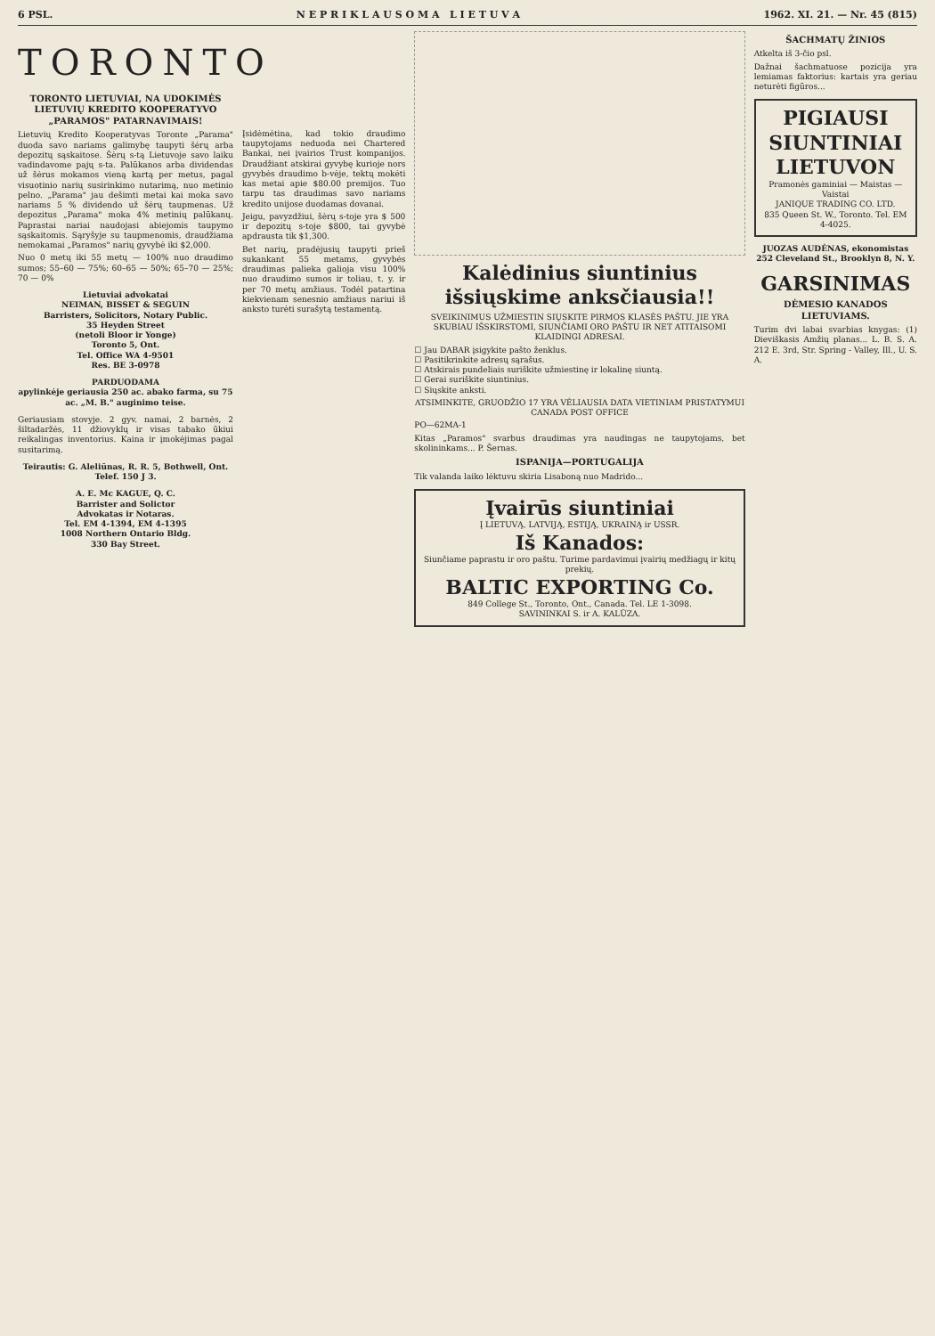6 PSL. N E P R I K L A U S O M A L I E T U V A 1962. XI. 21. — Nr. 45 (815)
TORONTO
TORONTO LIETUVIAI, NA UDOKIMĖS LIETUVIŲ KREDITO KOOPERATYVO „PARAMOS" PATARNAVIMAIS!
Lietuvių Kredito Kooperatyvas Toronte „Parama" duoda savo nariams galimybę taupyti šėrų arba depozitų sąskaitose. Šėrų s-tą Lietuvoje savo laiku vadindavome pajų s-ta. Palūkanos arba dividendas už šėrus mokamos vieną kartą per metus, pagal visuotinio narių susirinkimo nutarimą, nuo metinio pelno. „Parama" jau dešimti metai kai moka savo nariams 5 % dividendo už šėrų taupmenas. Už depozitus „Parama" moka 4% metinių palūkanų. Paprastai nariai naudojasi abiejomis taupymo sąskaitomis. Sąryšyje su taupmenomis, draudžiama nemokamai „Paramos" narių gyvybė iki $2,000.
Nuo 0 metų iki 55 metų — 100% nuo draudimo sumos; 55–60 — 75%; 60–65 — 50%; 65–70 — 25%; 70 — 0%
Lietuviai advokatai
NEIMAN, BISSET & SEGUIN
Barristers, Solicitors, Notary Public.
35 Heyden Street
(netoli Bloor ir Yonge)
Toronto 5, Ont.
Tel. Office WA 4-9501
Res. BE 3-0978
PARDUODAMA
apylinkėje geriausia 250 ac. abako farma, su 75 ac. „M. B." auginimo teise.
Geriausiam stovyje. 2 gyv. namai, 2 barnės, 2 šiltadaržės, 11 džiovyklų ir visas tabako ūkiui reikalingas inventorius. Kaina ir įmokėjimas pagal susitarimą.
Teirautis: G. Aleliūnas, R. R. 5, Bothwell, Ont. Telef. 150 J 3.
A. E. Mc KAGUE, Q. C.
Barrister and Solictor
Advokatas ir Notaras.
Tel. EM 4-1394, EM 4-1395
1008 Northern Ontario Bldg.
330 Bay Street.
Įsidėmėtina, kad tokio draudimo taupytojams neduoda nei Chartered Bankai, nei įvairios Trust kompanijos. Draudžiant atskirai gyvybę kurioje nors gyvybės draudimo b-vėje, tektų mokėti kas metai apie $80.00 premijos. Tuo tarpu tas draudimas savo nariams kredito unijose duodamas dovanai.
Jeigu, pavyzdžiui, šėrų s-toje yra $ 500 ir depozitų s-toje $800, tai gyvybė apdrausta tik $1,300.
Bet narių, pradėjusių taupyti prieš sukankant 55 metams, gyvybės draudimas palieka galioja visu 100% nuo draudimo sumos ir toliau, t. y. ir per 70 metų amžiaus. Todėl patartina kiekvienam senesnio amžiaus nariui iš anksto turėti surašytą testamentą.
Kalėdinius siuntinius išsiųskime anksčiausia!!
SVEIKINIMUS UŽMIESTIN SIŲSKITE PIRMOS KLASĖS PAŠTU. JIE YRA SKUBIAU IŠSKIRSTOMI, SIUNČIAMI ORO PAŠTU IR NET ATITAISOMI KLAIDINGI ADRESAI.
☐ Jau DABAR įsigykite pašto ženklus.
☐ Pasitikrinkite adresų sąrašus.
☐ Atskirais pundeliais suriškite užmiestinę ir lokalinę siuntą.
☐ Gerai suriškite siuntinius.
☐ Siųskite anksti.
ATSIMINKITE, GRUODŽIO 17 YRA VĖLIAUSIA DATA VIETINIAM PRISTATYMUI
CANADA POST OFFICE
PO—62MA-1
Kitas „Paramos" svarbus draudimas yra naudingas ne taupytojams, bet skolininkams... P. Šernas.
ISPANIJA—PORTUGALIJA
Tik valanda laiko lėktuvu skiria Lisaboną nuo Madrido...
Įvairūs siuntiniai
Į LIETUVĄ, LATVIJĄ, ESTIJĄ, UKRAINĄ ir USSR.
Iš Kanados:
Siunčiame paprastu ir oro paštu. Turime pardavimui įvairių medžiagų ir kitų prekių.
BALTIC EXPORTING Co.
849 College St., Toronto, Ont., Canada. Tel. LE 1-3098.
SAVININKAI S. ir A. KALŪZA.
ŠACHMATŲ ŽINIOS
Atkelta iš 3-čio psl.
Dažnai šachmatuose pozicija yra lemiamas faktorius: kartais yra geriau neturėti figūros...
PIGIAUSI SIUNTINIAI LIETUVON
Pramonės gaminiai — Maistas — Vaistai
JANIQUE TRADING CO. LTD.
835 Queen St. W., Toronto. Tel. EM 4-4025.
JUOZAS AUDĖNAS, ekonomistas
252 Cleveland St., Brooklyn 8, N. Y.
GARSINIMAS
DĖMESIO KANADOS LIETUVIAMS.
Turim dvi labai svarbias knygas: (1) Dieviškasis Amžių planas... L. B. S. A. 212 E. 3rd, Str. Spring - Valley, Ill., U. S. A.